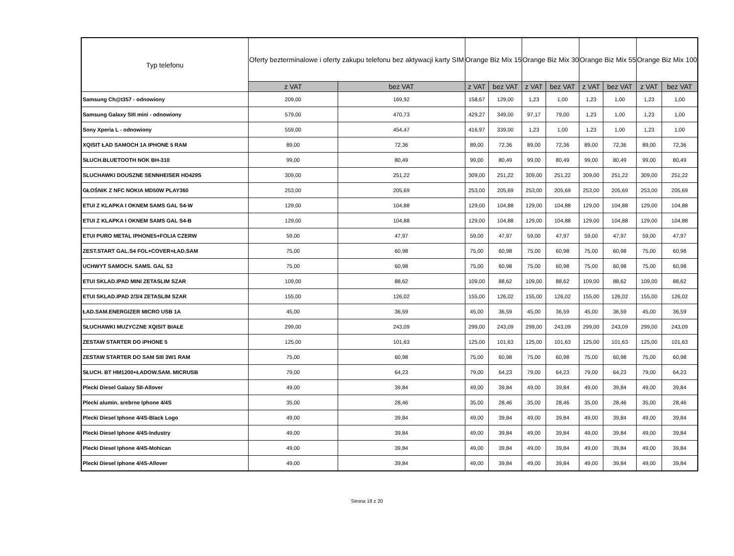| Typ telefonu | Oferty bezterminalowe i oferty zakupu telefonu bez aktywacji karty SIM | | Orange Biz Mix 15 | | Orange Biz Mix 30 | | Orange Biz Mix 55 | | Orange Biz Mix 100 | |
| --- | --- | --- | --- | --- | --- | --- | --- | --- | --- | --- |
| | z VAT | bez VAT | z VAT | bez VAT | z VAT | bez VAT | z VAT | bez VAT | z VAT | bez VAT |
| Samsung Ch@t357 - odnowiony | 209,00 | 169,92 | 158,67 | 129,00 | 1,23 | 1,00 | 1,23 | 1,00 | 1,23 | 1,00 |
| Samsung Galaxy SIII mini - odnowiony | 579,00 | 470,73 | 429,27 | 349,00 | 97,17 | 79,00 | 1,23 | 1,00 | 1,23 | 1,00 |
| Sony Xperia L - odnowiony | 559,00 | 454,47 | 416,97 | 339,00 | 1,23 | 1,00 | 1,23 | 1,00 | 1,23 | 1,00 |
| XQISIT ŁAD SAMOCH 1A IPHONE 5 RAM | 89,00 | 72,36 | 89,00 | 72,36 | 89,00 | 72,36 | 89,00 | 72,36 | 89,00 | 72,36 |
| SŁUCH.BLUETOOTH NOK BH-310 | 99,00 | 80,49 | 99,00 | 80,49 | 99,00 | 80,49 | 99,00 | 80,49 | 99,00 | 80,49 |
| SLUCHAWKI DOUSZNE SENNHEISER HD429S | 309,00 | 251,22 | 309,00 | 251,22 | 309,00 | 251,22 | 309,00 | 251,22 | 309,00 | 251,22 |
| GŁOŚNIK Z NFC NOKIA MD50W PLAY360 | 253,00 | 205,69 | 253,00 | 205,69 | 253,00 | 205,69 | 253,00 | 205,69 | 253,00 | 205,69 |
| ETUI Z KLAPKA I OKNEM SAMS GAL S4-W | 129,00 | 104,88 | 129,00 | 104,88 | 129,00 | 104,88 | 129,00 | 104,88 | 129,00 | 104,88 |
| ETUI Z KLAPKA I OKNEM SAMS GAL S4-B | 129,00 | 104,88 | 129,00 | 104,88 | 129,00 | 104,88 | 129,00 | 104,88 | 129,00 | 104,88 |
| ETUI PURO METAL IPHONE5+FOLIA CZERW | 59,00 | 47,97 | 59,00 | 47,97 | 59,00 | 47,97 | 59,00 | 47,97 | 59,00 | 47,97 |
| ZEST.START GAL.S4 FOL+COVER+ŁAD.SAM | 75,00 | 60,98 | 75,00 | 60,98 | 75,00 | 60,98 | 75,00 | 60,98 | 75,00 | 60,98 |
| UCHWYT SAMOCH. SAMS. GAL S3 | 75,00 | 60,98 | 75,00 | 60,98 | 75,00 | 60,98 | 75,00 | 60,98 | 75,00 | 60,98 |
| ETUI SKLAD.IPAD MINI ZETASLIM SZAR | 109,00 | 88,62 | 109,00 | 88,62 | 109,00 | 88,62 | 109,00 | 88,62 | 109,00 | 88,62 |
| ETUI SKLAD.IPAD 2/3/4 ZETASLIM SZAR | 155,00 | 126,02 | 155,00 | 126,02 | 155,00 | 126,02 | 155,00 | 126,02 | 155,00 | 126,02 |
| ŁAD.SAM.ENERGIZER MICRO USB 1A | 45,00 | 36,59 | 45,00 | 36,59 | 45,00 | 36,59 | 45,00 | 36,59 | 45,00 | 36,59 |
| SŁUCHAWKI MUZYCZNE XQISIT BIAŁE | 299,00 | 243,09 | 299,00 | 243,09 | 299,00 | 243,09 | 299,00 | 243,09 | 299,00 | 243,09 |
| ZESTAW STARTER DO iPHONE 5 | 125,00 | 101,63 | 125,00 | 101,63 | 125,00 | 101,63 | 125,00 | 101,63 | 125,00 | 101,63 |
| ZESTAW STARTER DO SAM SIII 3W1 RAM | 75,00 | 60,98 | 75,00 | 60,98 | 75,00 | 60,98 | 75,00 | 60,98 | 75,00 | 60,98 |
| SŁUCH. BT HM1200+ŁADOW.SAM. MICRUSB | 79,00 | 64,23 | 79,00 | 64,23 | 79,00 | 64,23 | 79,00 | 64,23 | 79,00 | 64,23 |
| Plecki Diesel Galaxy SII-Allover | 49,00 | 39,84 | 49,00 | 39,84 | 49,00 | 39,84 | 49,00 | 39,84 | 49,00 | 39,84 |
| Plecki alumin. srebrne Iphone 4/4S | 35,00 | 28,46 | 35,00 | 28,46 | 35,00 | 28,46 | 35,00 | 28,46 | 35,00 | 28,46 |
| Plecki Diesel Iphone 4/4S-Black Logo | 49,00 | 39,84 | 49,00 | 39,84 | 49,00 | 39,84 | 49,00 | 39,84 | 49,00 | 39,84 |
| Plecki Diesel Iphone 4/4S-Industry | 49,00 | 39,84 | 49,00 | 39,84 | 49,00 | 39,84 | 49,00 | 39,84 | 49,00 | 39,84 |
| Plecki Diesel Iphone 4/4S-Mohican | 49,00 | 39,84 | 49,00 | 39,84 | 49,00 | 39,84 | 49,00 | 39,84 | 49,00 | 39,84 |
| Plecki Diesel Iphone 4/4S-Allover | 49,00 | 39,84 | 49,00 | 39,84 | 49,00 | 39,84 | 49,00 | 39,84 | 49,00 | 39,84 |
Strona 18 z 20